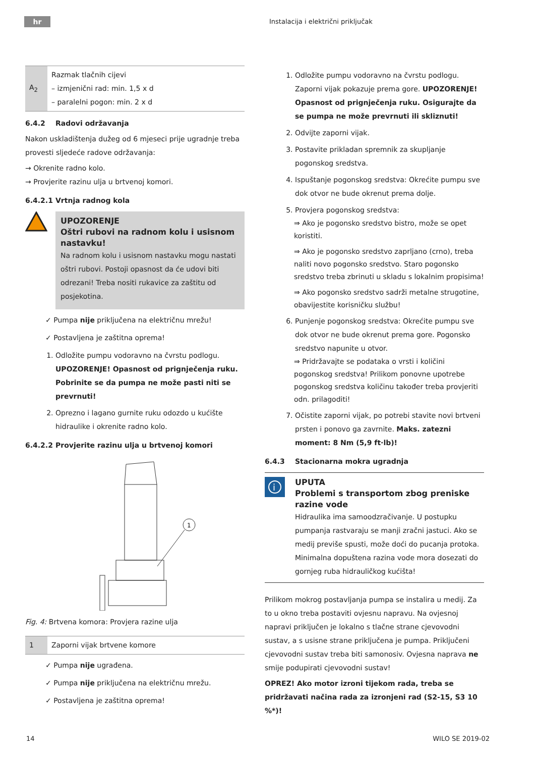hr
Instalacija i električni priključak
| A<sub>2</sub> | Razmak tlačnih cijevi – izmjenični rad: min. 1,5 x d – paralelni pogon: min. 2 x d |
6.4.2 Radovi održavanja
Nakon uskladištenja dužeg od 6 mjeseci prije ugradnje treba provesti sljedeće radove održavanja:
→ Okrenite radno kolo.
→ Provjerite razinu ulja u brtvenoj komori.
6.4.2.1 Vrtnja radnog kola
UPOZORENJE
Oštri rubovi na radnom kolu i usisnom nastavku!
Na radnom kolu i usisnom nastavku mogu nastati oštri rubovi. Postoji opasnost da će udovi biti odrezani! Treba nositi rukavice za zaštitu od posjekotina.
✓ Pumpa nije priključena na električnu mrežu!
✓ Postavljena je zaštitna oprema!
1. Odložite pumpu vodoravno na čvrstu podlogu. UPOZORENJE! Opasnost od prignječenja ruku. Pobrinite se da pumpa ne može pasti niti se prevrnuti!
2. Oprezno i lagano gurnite ruku odozdo u kućište hidraulike i okrenite radno kolo.
6.4.2.2 Provjerite razinu ulja u brtvenoj komori
1
Fig. 4: Brtvena komora: Provjera razine ulja
| 1 | Zaporni vijak brtvene komore |
✓ Pumpa nije ugrađena.
✓ Pumpa nije priključena na električnu mrežu.
✓ Postavljena je zaštitna oprema!
1. Odložite pumpu vodoravno na čvrstu podlogu. Zaporni vijak pokazuje prema gore. UPOZORENJE! Opasnost od prignječenja ruku. Osigurajte da se pumpa ne može prevrnuti ili skliznuti!
2. Odvijte zaporni vijak.
3. Postavite prikladan spremnik za skupljanje pogonskog sredstva.
4. Ispuštanje pogonskog sredstva: Okrećite pumpu sve dok otvor ne bude okrenut prema dolje.
5. Provjera pogonskog sredstva:
⇒ Ako je pogonsko sredstvo bistro, može se opet koristiti.
⇒ Ako je pogonsko sredstvo zaprljano (crno), treba naliti novo pogonsko sredstvo. Staro pogonsko sredstvo treba zbrinuti u skladu s lokalnim propisima!
⇒ Ako pogonsko sredstvo sadrži metalne strugotine, obavijestite korisničku službu!
6. Punjenje pogonskog sredstva: Okrećite pumpu sve dok otvor ne bude okrenut prema gore. Pogonsko sredstvo napunite u otvor.
⇒ Pridržavajte se podataka o vrsti i količini pogonskog sredstva! Prilikom ponovne upotrebe pogonskog sredstva količinu također treba provjeriti odn. prilagoditi!
7. Očistite zaporni vijak, po potrebi stavite novi brtveni prsten i ponovo ga zavrnite. Maks. zatezni moment: 8 Nm (5,9 ft·lb)!
6.4.3 Stacionarna mokra ugradnja
i
UPUTA
Problemi s transportom zbog preniske razine vode
Hidraulika ima samoodzračivanje. U postupku pumpanja rastvaraju se manji zračni jastuci. Ako se medij previše spusti, može doći do pucanja protoka. Minimalna dopuštena razina vode mora dosezati do gornjeg ruba hidrauličkog kućišta!
Prilikom mokrog postavljanja pumpa se instalira u medij. Za to u okno treba postaviti ovjesnu napravu. Na ovjesnoj napravi priključen je lokalno s tlačne strane cjevovodni sustav, a s usisne strane priključena je pumpa. Priključeni cjevovodni sustav treba biti samonosiv. Ovjesna naprava ne smije podupirati cjevovodni sustav!
OPREZ! Ako motor izroni tijekom rada, treba se pridržavati načina rada za izronjeni rad (S2-15, S3 10 %*)!
14 WILO SE 2019-02